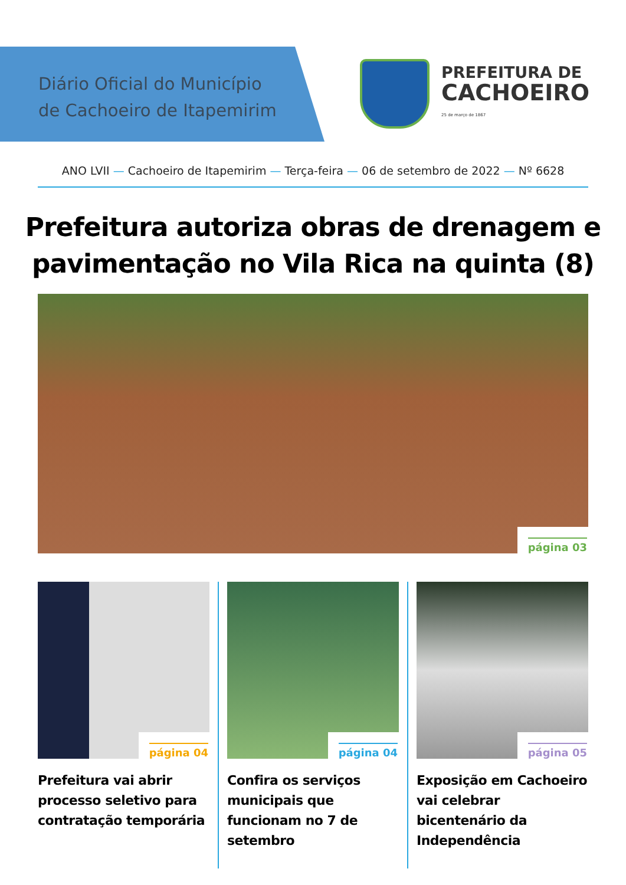Diário Oficial do Município
de Cachoeiro de Itapemirim
PREFEITURA DE
CACHOEIRO
25 de março de 1867
ANO LVII — Cachoeiro de Itapemirim — Terça-feira — 06 de setembro de 2022 — Nº 6628
Prefeitura autoriza obras de drenagem e
pavimentação no Vila Rica na quinta (8)
página 03
página 04
Prefeitura vai abrir processo seletivo para contratação temporária
página 04
Confira os serviços municipais que funcionam no 7 de setembro
página 05
Exposição em Cachoeiro vai celebrar bicentenário da Independência